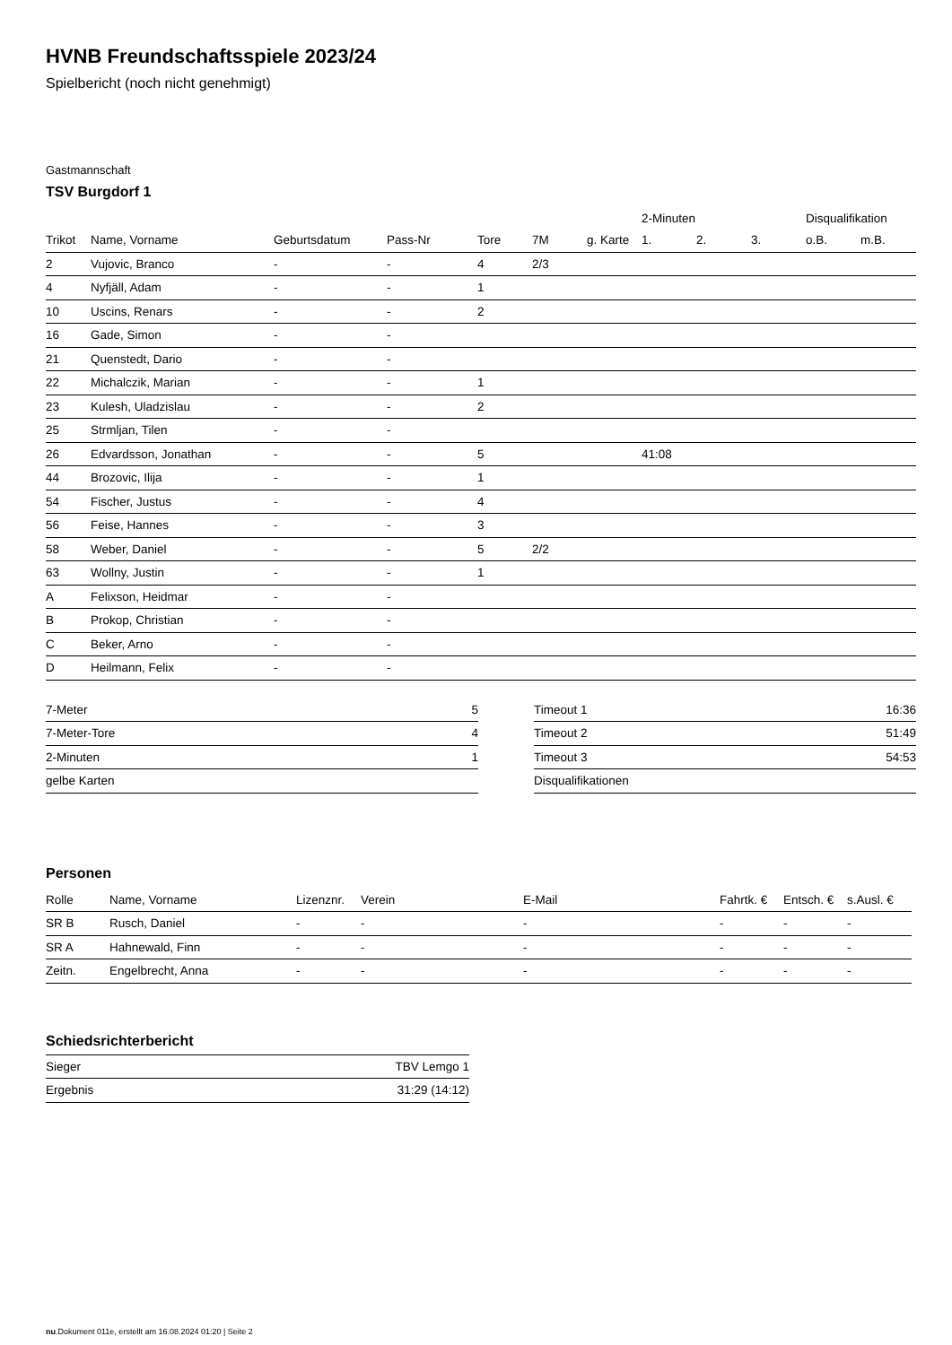HVNB Freundschaftsspiele 2023/24
Spielbericht (noch nicht genehmigt)
Gastmannschaft
TSV Burgdorf 1
| | | | | | | | 2-Minuten | | | Disqualifikation | |
| --- | --- | --- | --- | --- | --- | --- | --- | --- | --- | --- | --- |
| Trikot | Name, Vorname | Geburtsdatum | Pass-Nr | Tore | 7M | g. Karte | 1. | 2. | 3. | o.B. | m.B. |
| 2 | Vujovic, Branco | - | - | 4 | 2/3 | | | | | | |
| 4 | Nyfjäll, Adam | - | - | 1 | | | | | | | |
| 10 | Uscins, Renars | - | - | 2 | | | | | | | |
| 16 | Gade, Simon | - | - | | | | | | | | |
| 21 | Quenstedt, Dario | - | - | | | | | | | | |
| 22 | Michalczik, Marian | - | - | 1 | | | | | | | |
| 23 | Kulesh, Uladzislau | - | - | 2 | | | | | | | |
| 25 | Strmljan, Tilen | - | - | | | | | | | | |
| 26 | Edvardsson, Jonathan | - | - | 5 | | | 41:08 | | | | |
| 44 | Brozovic, Ilija | - | - | 1 | | | | | | | |
| 54 | Fischer, Justus | - | - | 4 | | | | | | | |
| 56 | Feise, Hannes | - | - | 3 | | | | | | | |
| 58 | Weber, Daniel | - | - | 5 | 2/2 | | | | | | |
| 63 | Wollny, Justin | - | - | 1 | | | | | | | |
| A | Felixson, Heidmar | - | - | | | | | | | | |
| B | Prokop, Christian | - | - | | | | | | | | |
| C | Beker, Arno | - | - | | | | | | | | |
| D | Heilmann, Felix | - | - | | | | | | | | |
| 7-Meter | 5 |
| 7-Meter-Tore | 4 |
| 2-Minuten | 1 |
| gelbe Karten | |
| Timeout 1 | 16:36 |
| Timeout 2 | 51:49 |
| Timeout 3 | 54:53 |
| Disqualifikationen | |
Personen
| Rolle | Name, Vorname | Lizenznr. | Verein | E-Mail | Fahrtk. € | Entsch. € | s.Ausl. € |
| --- | --- | --- | --- | --- | --- | --- | --- |
| SR B | Rusch, Daniel | - | - | - | - | - | - |
| SR A | Hahnewald, Finn | - | - | - | - | - | - |
| Zeitn. | Engelbrecht, Anna | - | - | - | - | - | - |
Schiedsrichterbericht
| Sieger | TBV Lemgo 1 |
| Ergebnis | 31:29 (14:12) |
nu.Dokument 011e, erstellt am 16.08.2024 01:20 | Seite 2